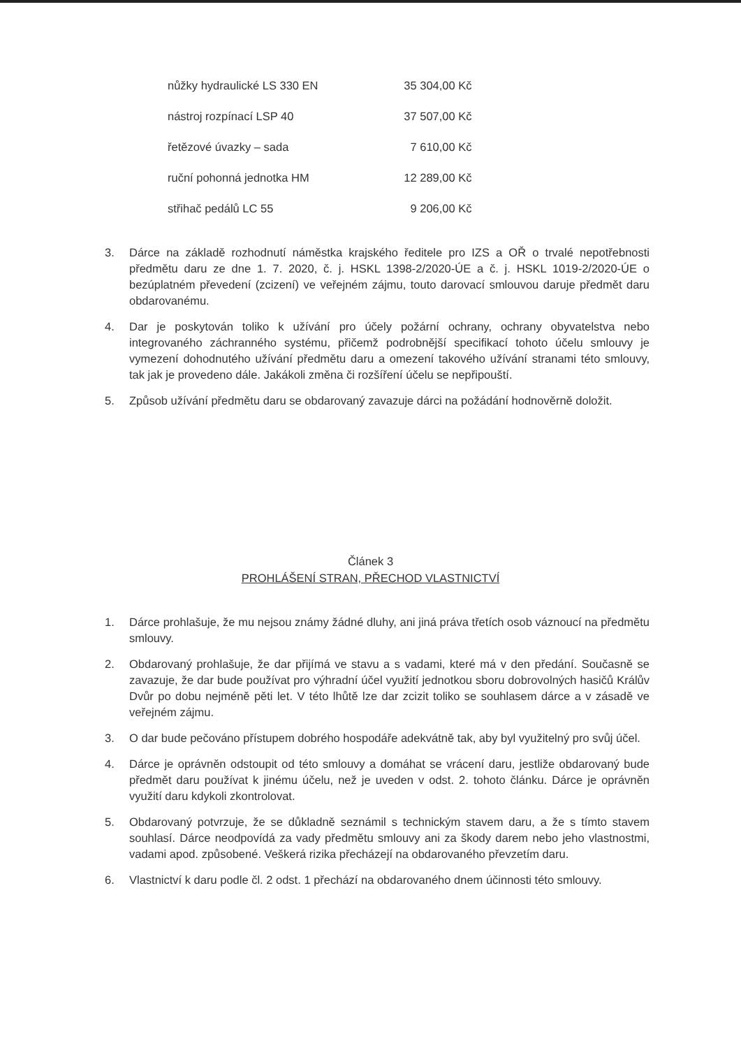| nůžky hydraulické LS 330 EN | 35 304,00 Kč |
| nástroj rozpínací LSP 40 | 37 507,00 Kč |
| řetězové úvazky – sada | 7 610,00 Kč |
| ruční pohonná jednotka HM | 12 289,00 Kč |
| střihač pedálů LC 55 | 9 206,00 Kč |
3. Dárce na základě rozhodnutí náměstka krajského ředitele pro IZS a OŘ o trvalé nepotřebnosti předmětu daru ze dne 1. 7. 2020, č. j. HSKL 1398-2/2020-ÚE a č. j. HSKL 1019-2/2020-ÚE o bezúplatném převedení (zcizení) ve veřejném zájmu, touto darovací smlouvou daruje předmět daru obdarovanému.
4. Dar je poskytován toliko k užívání pro účely požární ochrany, ochrany obyvatelstva nebo integrovaného záchranného systému, přičemž podrobnější specifikací tohoto účelu smlouvy je vymezení dohodnutého užívání předmětu daru a omezení takového užívání stranami této smlouvy, tak jak je provedeno dále. Jakákoli změna či rozšíření účelu se nepřipouští.
5. Způsob užívání předmětu daru se obdarovaný zavazuje dárci na požádání hodnověrně doložit.
Článek 3
PROHLÁŠENÍ STRAN, PŘECHOD VLASTNICTVÍ
1. Dárce prohlašuje, že mu nejsou známy žádné dluhy, ani jiná práva třetích osob váznoucí na předmětu smlouvy.
2. Obdarovaný prohlašuje, že dar přijímá ve stavu a s vadami, které má v den předání. Současně se zavazuje, že dar bude používat pro výhradní účel využití jednotkou sboru dobrovolných hasičů Králův Dvůr po dobu nejméně pěti let. V této lhůtě lze dar zcizit toliko se souhlasem dárce a v zásadě ve veřejném zájmu.
3. O dar bude pečováno přístupem dobrého hospodáře adekvátně tak, aby byl využitelný pro svůj účel.
4. Dárce je oprávněn odstoupit od této smlouvy a domáhat se vrácení daru, jestliže obdarovaný bude předmět daru používat k jinému účelu, než je uveden v odst. 2. tohoto článku. Dárce je oprávněn využití daru kdykoli zkontrolovat.
5. Obdarovaný potvrzuje, že se důkladně seznámil s technickým stavem daru, a že s tímto stavem souhlasí. Dárce neodpovídá za vady předmětu smlouvy ani za škody darem nebo jeho vlastnostmi, vadami apod. způsobené. Veškerá rizika přecházejí na obdarovaného převzetím daru.
6. Vlastnictví k daru podle čl. 2 odst. 1 přechází na obdarovaného dnem účinnosti této smlouvy.